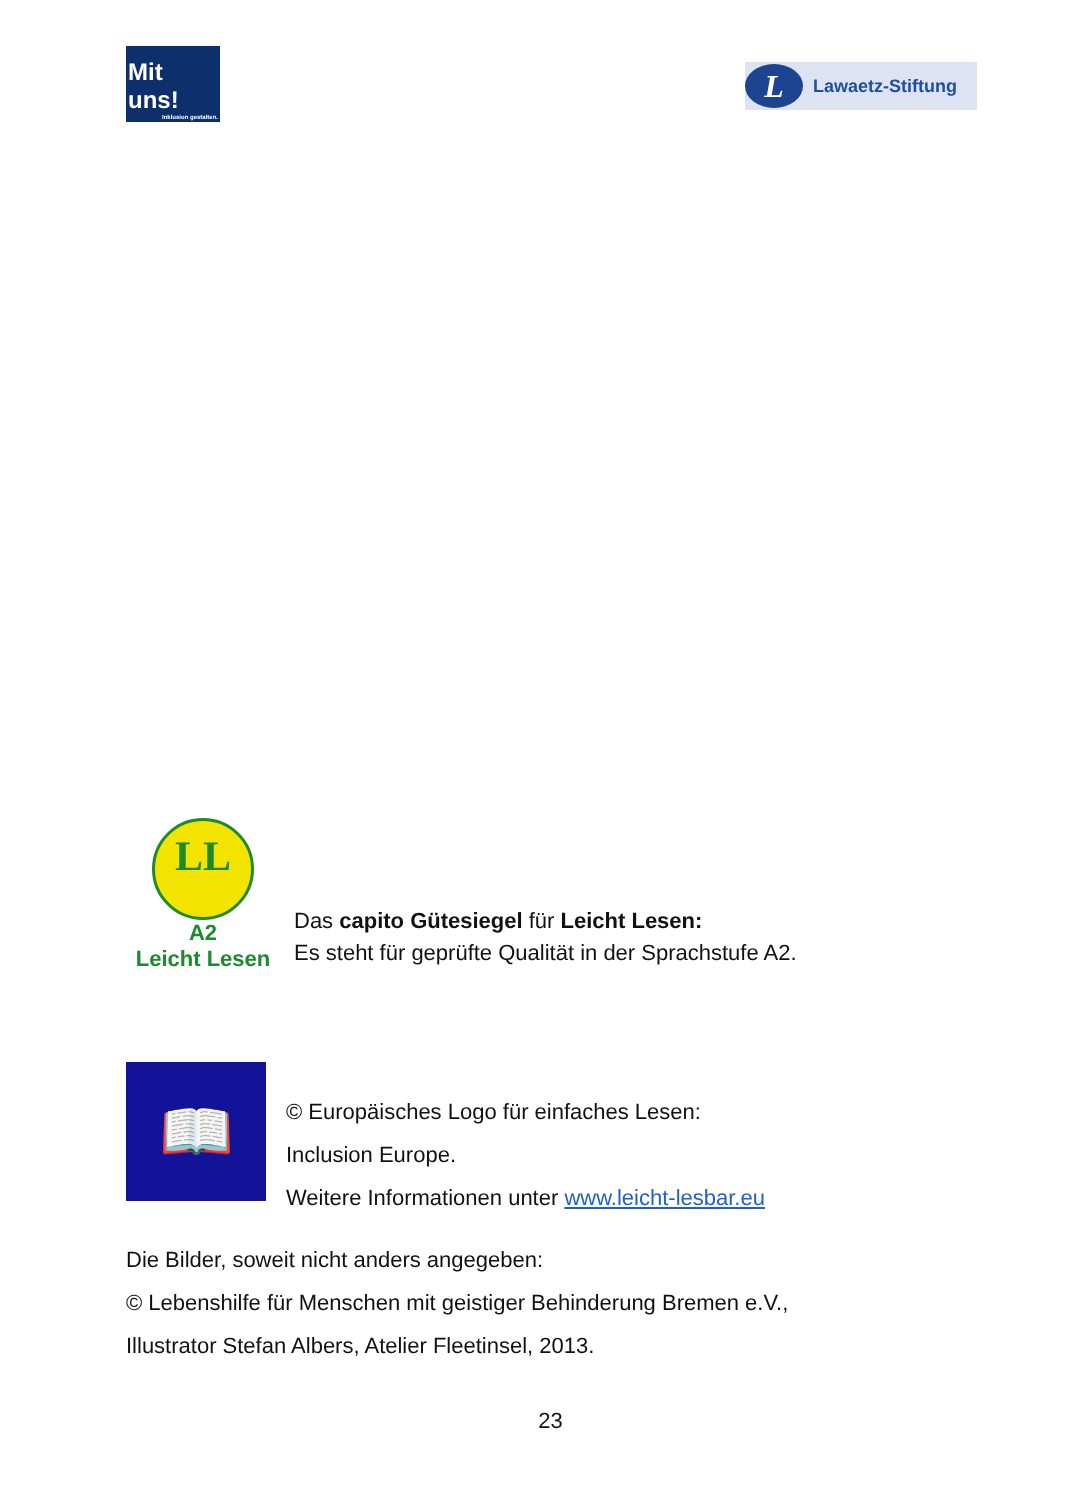Mit uns!
Inklusion gestalten.
L Lawaetz-Stiftung
LL
A2
Leicht Lesen
Das capito Gütesiegel für Leicht Lesen:
Es steht für geprüfte Qualität in der Sprachstufe A2.
📖
© Europäisches Logo für einfaches Lesen:
Inclusion Europe.
Weitere Informationen unter www.leicht-lesbar.eu
Die Bilder, soweit nicht anders angegeben:
© Lebenshilfe für Menschen mit geistiger Behinderung Bremen e.V.,
Illustrator Stefan Albers, Atelier Fleetinsel, 2013.
23